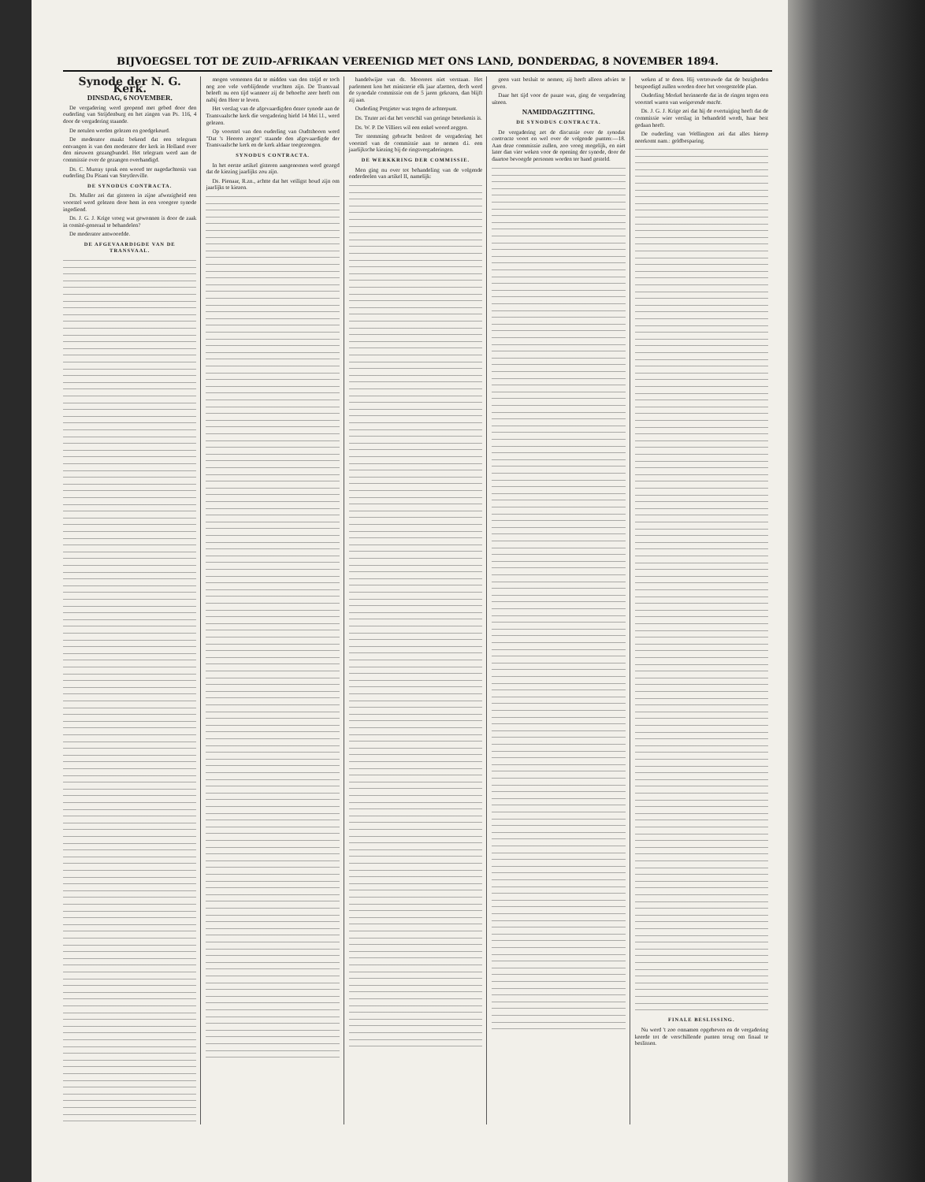BIJVOEGSEL TOT DE ZUID-AFRIKAAN VEREENIGD MET ONS LAND, DONDERDAG, 8 NOVEMBER 1894.
Synode der N. G. Kerk.
DINSDAG, 6 NOVEMBER.
De vergadering werd geopend met gebed door den ouderling van Strijdenburg en het zingen van Ps. 116, 4 door de vergadering staande.
De notulen werden gelezen en goedgekeurd.
De moderator maakt bekend dat een telegram ontvangen is van den moderator der kerk in Holland over den nieuwen gezangbundel. Het telegram werd aan de commissie over de gezangen overhandigd.
Ds. C. Murray sprak een woord ter nagedachtenis van ouderling Du Pisani van Steytlerville.
DE SYNODUS CONTRACTA.
Ds. Muller zei dat gisteren in zijne afwezigheid een voorstel werd gelezen door hem in een vroegere synode ingediend.
Ds. J. G. J. Krige vroeg wat gewonnen is door de zaak in comité-generaal te behandelen?
De moderator antwoordde.
DE AFGEVAARDIGDE VAN DE TRANSVAAL.
mogen vernemen dat te midden van den strijd er toch nog zoo vele verblijdende vruchten zijn. De Transvaal beleeft nu een tijd wanneer zij de behoefte zeer heeft om nabij den Heer te leven.
Het verslag van de afgevaardigden dezer synode aan de Transvaalsche kerk die vergadering hield 14 Mei l.l., werd gelezen.
Op voorstel van den ouderling van Oudtshoorn werd "Dat 's Heeren zegen" staande den afgevaardigde der Transvaalsche kerk en de kerk aldaar toegezongen.
SYNODUS CONTRACTA.
In het eerste artikel gisteren aangenomen werd gezegd dat de kiezing jaarlijks zou zijn.
Ds. Pienaar, R.zn., achtte dat het veiligst houd zijn om jaarlijks te kiezen.
handelwijze van ds. Moorrees niet verstaan. Het parlement kon het ministerie elk jaar afzetten, doch werd de synodale commissie om de 5 jaren gekozen, dan blijft zij aan.
Ouderling Potgieter was tegen de achterpunt.
Ds. Truter zei dat het verschil van geringe beteekenis is.
Ds. W. P. De Villiers wil een enkel woord zeggen.
Ter stemming gebracht besloot de vergadering het voorstel van de commissie aan te nemen d.i. een jaarlijksche kiezing bij de ringsvergaderingen.
DE WERKKRING DER COMMISSIE.
Men ging nu over tot behandeling van de volgende onderdeelen van artikel II, namelijk:
geen vast besluit te nemen; zij heeft alleen advies te geven.
Daar het tijd voor de pauze was, ging de vergadering uiteen.
NAMIDDAGZITTING.
DE SYNODUS CONTRACTA.
De vergadering zet de discussie over de synodus contracta voort en wel over de volgende punten:—18. Aan deze commissie zullen, zoo vroeg mogelijk, en niet later dan vier weken voor de opening der synode, door de daartoe bevoegde personen worden ter hand gesteld.
weken af te doen. Hij vertrouwde dat de bezigheden bespoedigd zullen worden door het voorgestelde plan.
Ouderling Morkel herinnerde dat in de ringen tegen een voorstel waren van weigerende macht.
Ds. J. G. J. Krige zei dat hij de overtuiging heeft dat de commissie wier verslag in behandeld wordt, haar best gedaan heeft.
De ouderling van Wellington zei dat alles hierop neerkomt nam.: geldbesparing.
FINALE BESLISSING.
Nu werd 't zoo onnamen opgeheven en de vergadering keerde tot de verschillende punten terug om finaal te beslissen.